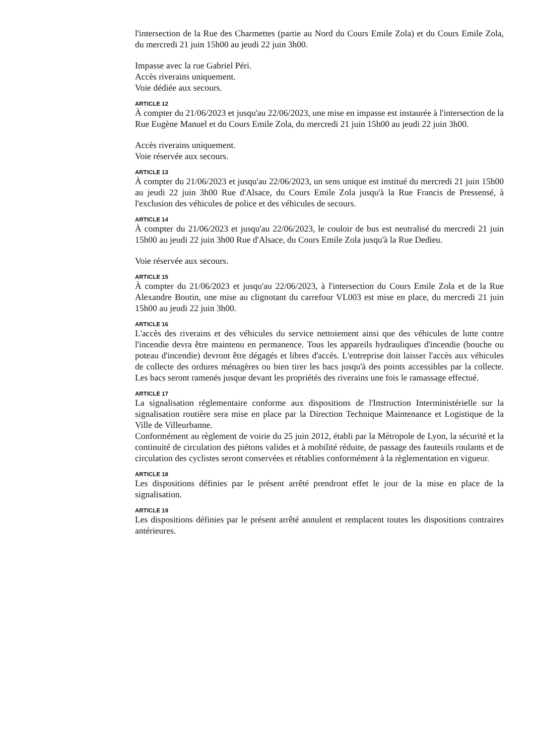l'intersection de la Rue des Charmettes (partie au Nord du Cours Emile Zola) et du Cours Emile Zola, du mercredi 21 juin 15h00 au jeudi 22 juin 3h00.
Impasse avec la rue Gabriel Péri.
Accès riverains uniquement.
Voie dédiée aux secours.
ARTICLE 12
À compter du 21/06/2023 et jusqu'au 22/06/2023, une mise en impasse est instaurée à l'intersection de la Rue Eugène Manuel et du Cours Emile Zola, du mercredi 21 juin 15h00 au jeudi 22 juin 3h00.
Accès riverains uniquement.
Voie réservée aux secours.
ARTICLE 13
À compter du 21/06/2023 et jusqu'au 22/06/2023, un sens unique est institué du mercredi 21 juin 15h00 au jeudi 22 juin 3h00 Rue d'Alsace, du Cours Emile Zola jusqu'à la Rue Francis de Pressensé, à l'exclusion des véhicules de police et des véhicules de secours.
ARTICLE 14
À compter du 21/06/2023 et jusqu'au 22/06/2023, le couloir de bus est neutralisé du mercredi 21 juin 15h00 au jeudi 22 juin 3h00 Rue d'Alsace, du Cours Emile Zola jusqu'à la Rue Dedieu.
Voie réservée aux secours.
ARTICLE 15
À compter du 21/06/2023 et jusqu'au 22/06/2023, à l'intersection du Cours Emile Zola et de la Rue Alexandre Boutin, une mise au clignotant du carrefour VL003 est mise en place, du mercredi 21 juin 15h00 au jeudi 22 juin 3h00.
ARTICLE 16
L'accès des riverains et des véhicules du service nettoiement ainsi que des véhicules de lutte contre l'incendie devra être maintenu en permanence. Tous les appareils hydrauliques d'incendie (bouche ou poteau d'incendie) devront être dégagés et libres d'accès. L'entreprise doit laisser l'accès aux véhicules de collecte des ordures ménagères ou bien tirer les bacs jusqu'à des points accessibles par la collecte. Les bacs seront ramenés jusque devant les propriétés des riverains une fois le ramassage effectué.
ARTICLE 17
La signalisation réglementaire conforme aux dispositions de l'Instruction Interministérielle sur la signalisation routière sera mise en place par la Direction Technique Maintenance et Logistique de la Ville de Villeurbanne.
Conformément au règlement de voirie du 25 juin 2012, établi par la Métropole de Lyon, la sécurité et la continuité de circulation des piétons valides et à mobilité réduite, de passage des fauteuils roulants et de circulation des cyclistes seront conservées et rétablies conformément à la règlementation en vigueur.
ARTICLE 18
Les dispositions définies par le présent arrêté prendront effet le jour de la mise en place de la signalisation.
ARTICLE 19
Les dispositions définies par le présent arrêté annulent et remplacent toutes les dispositions contraires antérieures.